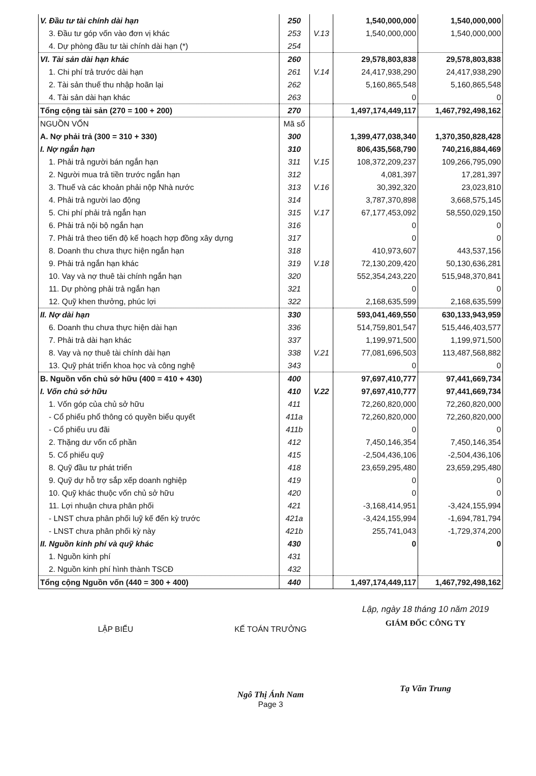| V. Đầu tư tài chính dài hạn | 250 | | 1,540,000,000 | 1,540,000,000 |
| 3. Đầu tư góp vốn vào đơn vị khác | 253 | V.13 | 1,540,000,000 | 1,540,000,000 |
| 4. Dự phòng đầu tư tài chính dài hạn (*) | 254 | | | |
| VI. Tài sản dài hạn khác | 260 | | 29,578,803,838 | 29,578,803,838 |
| 1. Chi phí trả trước dài hạn | 261 | V.14 | 24,417,938,290 | 24,417,938,290 |
| 2. Tài sản thuế thu nhập hoãn lại | 262 | | 5,160,865,548 | 5,160,865,548 |
| 4. Tài sản dài hạn khác | 263 | | 0 | 0 |
| Tổng cộng tài sản (270 = 100 + 200) | 270 | | 1,497,174,449,117 | 1,467,792,498,162 |
| NGUỒN VỐN | Mã số | | | |
| A. Nợ phải trả (300 = 310 + 330) | 300 | | 1,399,477,038,340 | 1,370,350,828,428 |
| I. Nợ ngắn hạn | 310 | | 806,435,568,790 | 740,216,884,469 |
| 1. Phải trả người bán ngắn hạn | 311 | V.15 | 108,372,209,237 | 109,266,795,090 |
| 2. Người mua trả tiền trước ngắn hạn | 312 | | 4,081,397 | 17,281,397 |
| 3. Thuế và các khoản phải nộp Nhà nước | 313 | V.16 | 30,392,320 | 23,023,810 |
| 4. Phải trả người lao động | 314 | | 3,787,370,898 | 3,668,575,145 |
| 5. Chi phí phải trả ngắn hạn | 315 | V.17 | 67,177,453,092 | 58,550,029,150 |
| 6. Phải trả nội bộ ngắn hạn | 316 | | 0 | 0 |
| 7. Phải trả theo tiến độ kế hoạch hợp đồng xây dựng | 317 | | 0 | 0 |
| 8. Doanh thu chưa thực hiện ngắn hạn | 318 | | 410,973,607 | 443,537,156 |
| 9. Phải trả ngắn hạn khác | 319 | V.18 | 72,130,209,420 | 50,130,636,281 |
| 10. Vay và nợ thuê tài chính ngắn hạn | 320 | | 552,354,243,220 | 515,948,370,841 |
| 11. Dự phòng phải trả ngắn hạn | 321 | | 0 | 0 |
| 12. Quỹ khen thưởng, phúc lợi | 322 | | 2,168,635,599 | 2,168,635,599 |
| II. Nợ dài hạn | 330 | | 593,041,469,550 | 630,133,943,959 |
| 6. Doanh thu chưa thực hiện dài hạn | 336 | | 514,759,801,547 | 515,446,403,577 |
| 7. Phải trả dài hạn khác | 337 | | 1,199,971,500 | 1,199,971,500 |
| 8. Vay và nợ thuê tài chính dài hạn | 338 | V.21 | 77,081,696,503 | 113,487,568,882 |
| 13. Quỹ phát triển khoa học và công nghệ | 343 | | 0 | 0 |
| B. Nguồn vốn chủ sở hữu (400 = 410 + 430) | 400 | | 97,697,410,777 | 97,441,669,734 |
| I. Vốn chủ sở hữu | 410 | V.22 | 97,697,410,777 | 97,441,669,734 |
| 1. Vốn góp của chủ sở hữu | 411 | | 72,260,820,000 | 72,260,820,000 |
| - Cổ phiếu phổ thông có quyền biểu quyết | 411a | | 72,260,820,000 | 72,260,820,000 |
| - Cổ phiếu ưu đãi | 411b | | 0 | 0 |
| 2. Thặng dư vốn cổ phần | 412 | | 7,450,146,354 | 7,450,146,354 |
| 5. Cổ phiếu quỹ | 415 | | -2,504,436,106 | -2,504,436,106 |
| 8. Quỹ đầu tư phát triển | 418 | | 23,659,295,480 | 23,659,295,480 |
| 9. Quỹ dự hỗ trợ sắp xếp doanh nghiệp | 419 | | 0 | 0 |
| 10. Quỹ khác thuộc vốn chủ sở hữu | 420 | | 0 | 0 |
| 11. Lợi nhuận chưa phân phối | 421 | | -3,168,414,951 | -3,424,155,994 |
| - LNST chưa phân phối luỹ kế đến kỳ trước | 421a | | -3,424,155,994 | -1,694,781,794 |
| - LNST chưa phân phối kỳ này | 421b | | 255,741,043 | -1,729,374,200 |
| II. Nguồn kinh phí và quỹ khác | 430 | | 0 | 0 |
| 1. Nguồn kinh phí | 431 | | | |
| 2. Nguồn kinh phí hình thành TSCĐ | 432 | | | |
| Tổng cộng Nguồn vốn (440 = 300 + 400) | 440 | | 1,497,174,449,117 | 1,467,792,498,162 |
LẬP BIỂU KẾ TOÁN TRƯỞNG
Ngô Thị Ánh Nam
Page 3
Lập, ngày 18 tháng 10 năm 2019
GIÁM ĐỐC CÔNG TY
Tạ Văn Trung